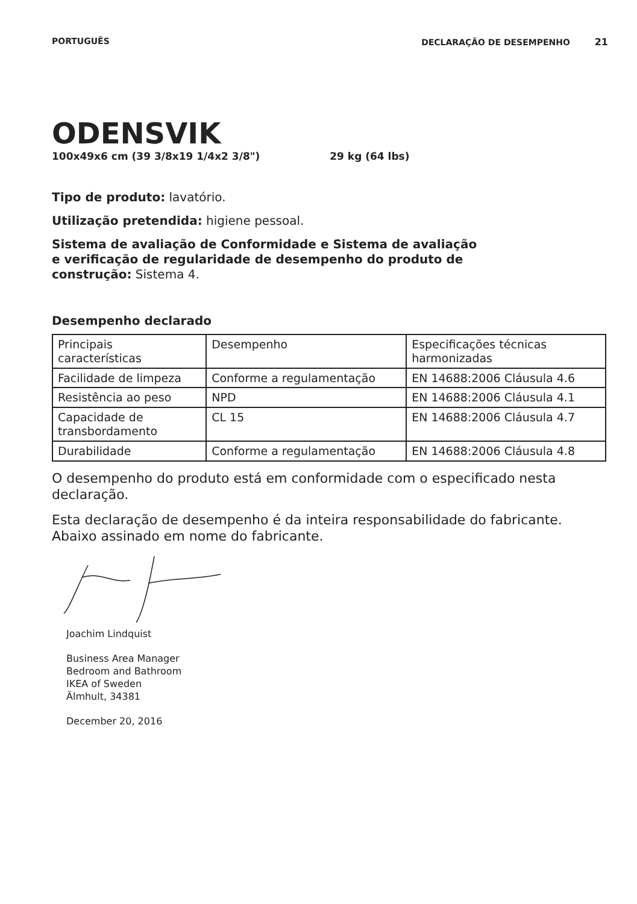PORTUGUÊS DECLARAÇÃO DE DESEMPENHO 21
ODENSVIK
100x49x6 cm (39 3/8x19 1/4x2 3/8") 29 kg (64 lbs)
Tipo de produto: lavatório.
Utilização pretendida: higiene pessoal.
Sistema de avaliação de Conformidade e Sistema de avaliação
e verificação de regularidade de desempenho do produto de
construção: Sistema 4.
Desempenho declarado
| Principais características | Desempenho | Especificações técnicas harmonizadas |
| Facilidade de limpeza | Conforme a regulamentação | EN 14688:2006 Cláusula 4.6 |
| Resistência ao peso | NPD | EN 14688:2006 Cláusula 4.1 |
| Capacidade de transbordamento | CL 15 | EN 14688:2006 Cláusula 4.7 |
| Durabilidade | Conforme a regulamentação | EN 14688:2006 Cláusula 4.8 |
O desempenho do produto está em conformidade com o especificado nesta declaração.
Esta declaração de desempenho é da inteira responsabilidade do fabricante. Abaixo assinado em nome do fabricante.
Joachim Lindquist
Business Area Manager
Bedroom and Bathroom
IKEA of Sweden
Älmhult, 34381
December 20, 2016